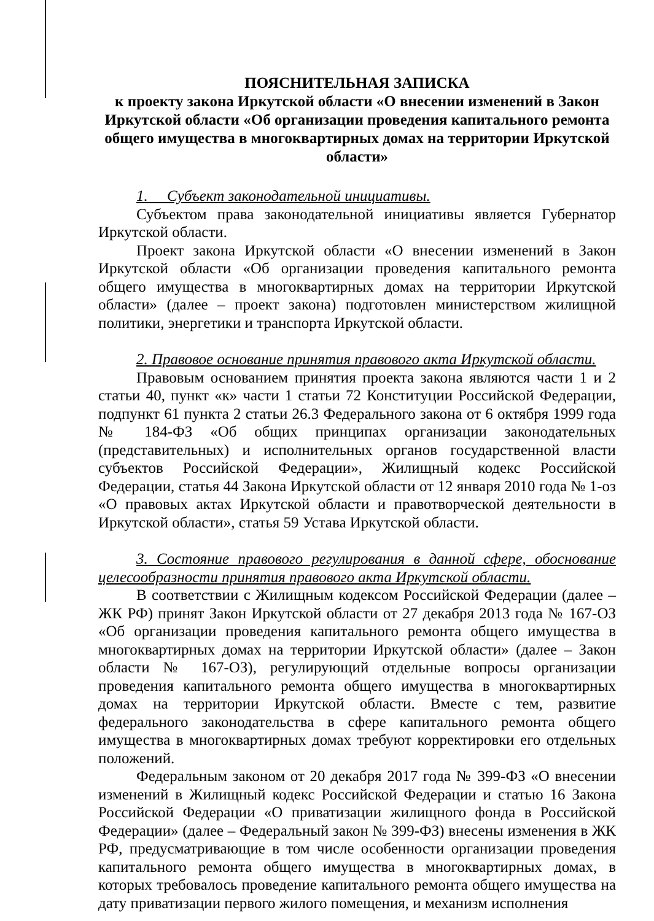ПОЯСНИТЕЛЬНАЯ ЗАПИСКА
к проекту закона Иркутской области «О внесении изменений в Закон Иркутской области «Об организации проведения капитального ремонта общего имущества в многоквартирных домах на территории Иркутской области»
1. Субъект законодательной инициативы.
Субъектом права законодательной инициативы является Губернатор Иркутской области.
Проект закона Иркутской области «О внесении изменений в Закон Иркутской области «Об организации проведения капитального ремонта общего имущества в многоквартирных домах на территории Иркутской области» (далее – проект закона) подготовлен министерством жилищной политики, энергетики и транспорта Иркутской области.
2. Правовое основание принятия правового акта Иркутской области.
Правовым основанием принятия проекта закона являются части 1 и 2 статьи 40, пункт «к» части 1 статьи 72 Конституции Российской Федерации, подпункт 61 пункта 2 статьи 26.3 Федерального закона от 6 октября 1999 года № 184-ФЗ «Об общих принципах организации законодательных (представительных) и исполнительных органов государственной власти субъектов Российской Федерации», Жилищный кодекс Российской Федерации, статья 44 Закона Иркутской области от 12 января 2010 года № 1-оз «О правовых актах Иркутской области и правотворческой деятельности в Иркутской области», статья 59 Устава Иркутской области.
3. Состояние правового регулирования в данной сфере, обоснование целесообразности принятия правового акта Иркутской области.
В соответствии с Жилищным кодексом Российской Федерации (далее – ЖК РФ) принят Закон Иркутской области от 27 декабря 2013 года № 167-ОЗ «Об организации проведения капитального ремонта общего имущества в многоквартирных домах на территории Иркутской области» (далее – Закон области № 167-ОЗ), регулирующий отдельные вопросы организации проведения капитального ремонта общего имущества в многоквартирных домах на территории Иркутской области. Вместе с тем, развитие федерального законодательства в сфере капитального ремонта общего имущества в многоквартирных домах требуют корректировки его отдельных положений.
Федеральным законом от 20 декабря 2017 года № 399-ФЗ «О внесении изменений в Жилищный кодекс Российской Федерации и статью 16 Закона Российской Федерации «О приватизации жилищного фонда в Российской Федерации» (далее – Федеральный закон № 399-ФЗ) внесены изменения в ЖК РФ, предусматривающие в том числе особенности организации проведения капитального ремонта общего имущества в многоквартирных домах, в которых требовалось проведение капитального ремонта общего имущества на дату приватизации первого жилого помещения, и механизм исполнения